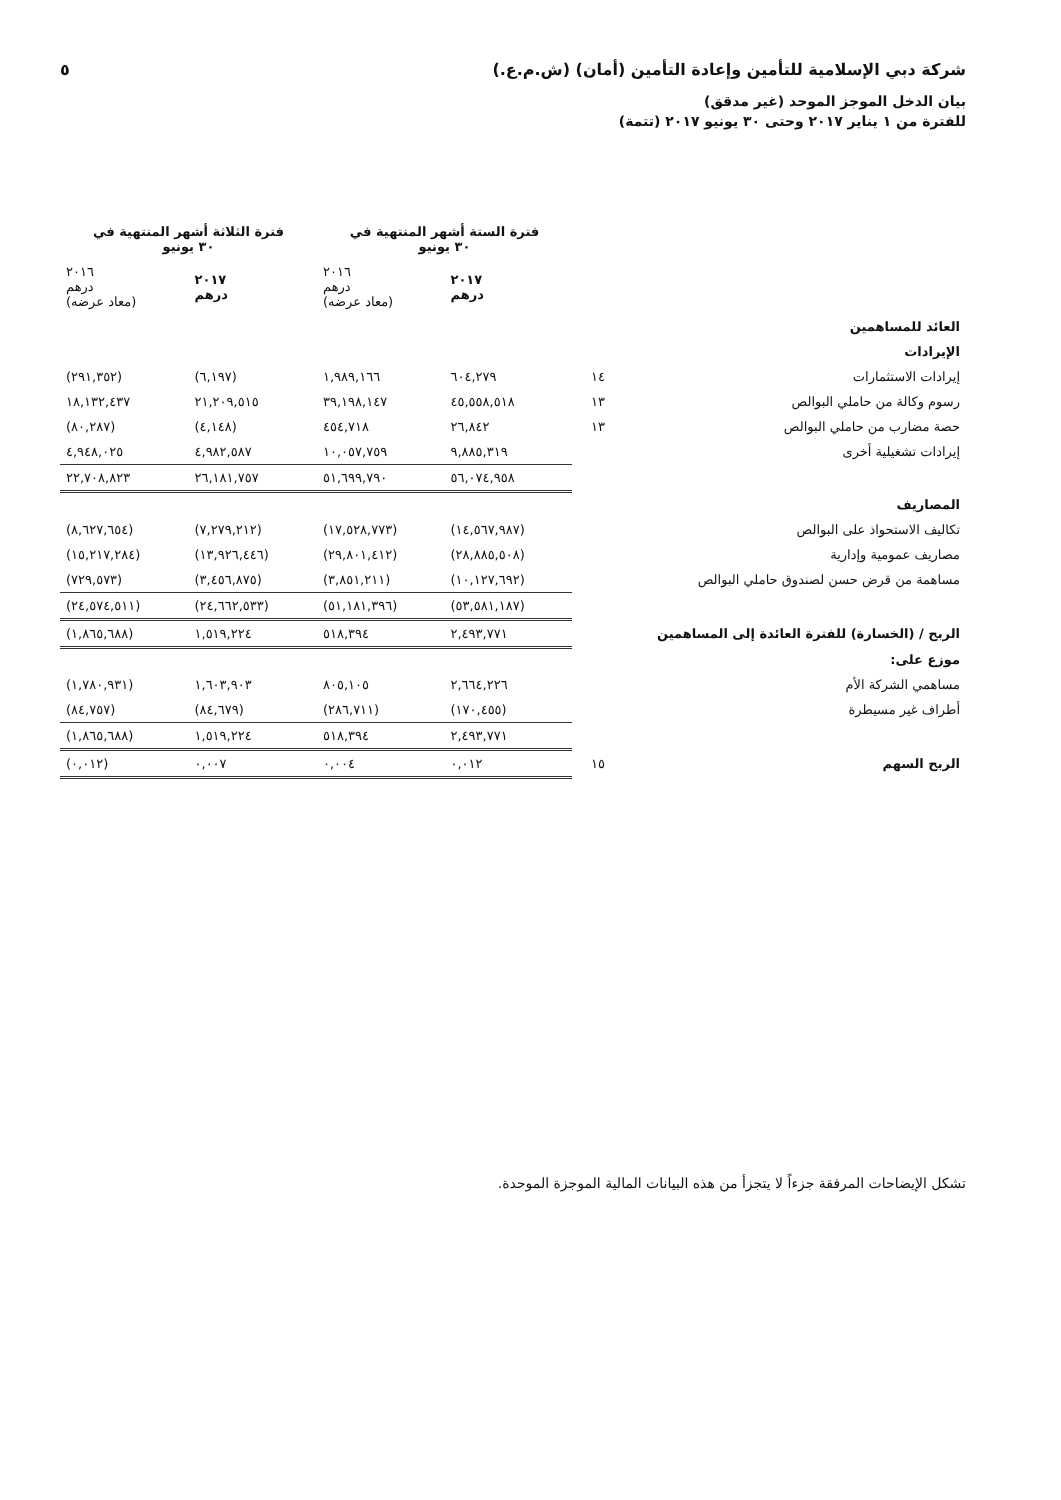شركة دبي الإسلامية للتأمين وإعادة التأمين (أمان) (ش.م.ع.) ٥
بيان الدخل الموجز الموحد (غير مدقق)
للفترة من ١ يناير ٢٠١٧ وحتى ٣٠ يونيو ٢٠١٧ (تتمة)
| | | فترة الستة أشهر المنتهية في ٣٠ يونيو | | فترة الثلاثة أشهر المنتهية في ٣٠ يونيو | |
| --- | --- | --- | --- | --- | --- |
| | | ٢٠١٧ درهم | ٢٠١٦ درهم (معاد عرضه) | ٢٠١٧ درهم | ٢٠١٦ درهم (معاد عرضه) |
| العائد للمساهمين | | | | | |
| الإيرادات | | | | | |
| إيرادات الاستثمارات | ١٤ | ٦٠٤,٢٧٩ | ١,٩٨٩,١٦٦ | (٦,١٩٧) | (٢٩١,٣٥٢) |
| رسوم وكالة من حاملي البوالص | ١٣ | ٤٥,٥٥٨,٥١٨ | ٣٩,١٩٨,١٤٧ | ٢١,٢٠٩,٥١٥ | ١٨,١٣٢,٤٣٧ |
| حصة مضارب من حاملي البوالص | ١٣ | ٢٦,٨٤٢ | ٤٥٤,٧١٨ | (٤,١٤٨) | (٨٠,٢٨٧) |
| إيرادات تشغيلية أخرى | | ٩,٨٨٥,٣١٩ | ١٠,٠٥٧,٧٥٩ | ٤,٩٨٢,٥٨٧ | ٤,٩٤٨,٠٢٥ |
| | | ٥٦,٠٧٤,٩٥٨ | ٥١,٦٩٩,٧٩٠ | ٢٦,١٨١,٧٥٧ | ٢٢,٧٠٨,٨٢٣ |
| المصاريف | | | | | |
| تكاليف الاستحواذ على البوالص | | (١٤,٥٦٧,٩٨٧) | (١٧,٥٢٨,٧٧٣) | (٧,٢٧٩,٢١٢) | (٨,٦٢٧,٦٥٤) |
| مصاريف عمومية وإدارية | | (٢٨,٨٨٥,٥٠٨) | (٢٩,٨٠١,٤١٢) | (١٣,٩٢٦,٤٤٦) | (١٥,٢١٧,٢٨٤) |
| مساهمة من قرض حسن لصندوق حاملي البوالص | | (١٠,١٢٧,٦٩٢) | (٣,٨٥١,٢١١) | (٣,٤٥٦,٨٧٥) | (٧٢٩,٥٧٣) |
| | | (٥٣,٥٨١,١٨٧) | (٥١,١٨١,٣٩٦) | (٢٤,٦٦٢,٥٣٣) | (٢٤,٥٧٤,٥١١) |
| الربح / (الخسارة) للفترة العائدة إلى المساهمين | | ٢,٤٩٣,٧٧١ | ٥١٨,٣٩٤ | ١,٥١٩,٢٢٤ | (١,٨٦٥,٦٨٨) |
| موزع على: | | | | | |
| مساهمي الشركة الأم | | ٢,٦٦٤,٢٢٦ | ٨٠٥,١٠٥ | ١,٦٠٣,٩٠٣ | (١,٧٨٠,٩٣١) |
| أطراف غير مسيطرة | | (١٧٠,٤٥٥) | (٢٨٦,٧١١) | (٨٤,٦٧٩) | (٨٤,٧٥٧) |
| | | ٢,٤٩٣,٧٧١ | ٥١٨,٣٩٤ | ١,٥١٩,٢٢٤ | (١,٨٦٥,٦٨٨) |
| الربح السهم | ١٥ | ٠,٠١٢ | ٠,٠٠٤ | ٠,٠٠٧ | (٠,٠١٢) |
تشكل الإيضاحات المرفقة جزءاً لا يتجزأ من هذه البيانات المالية الموجزة الموحدة.